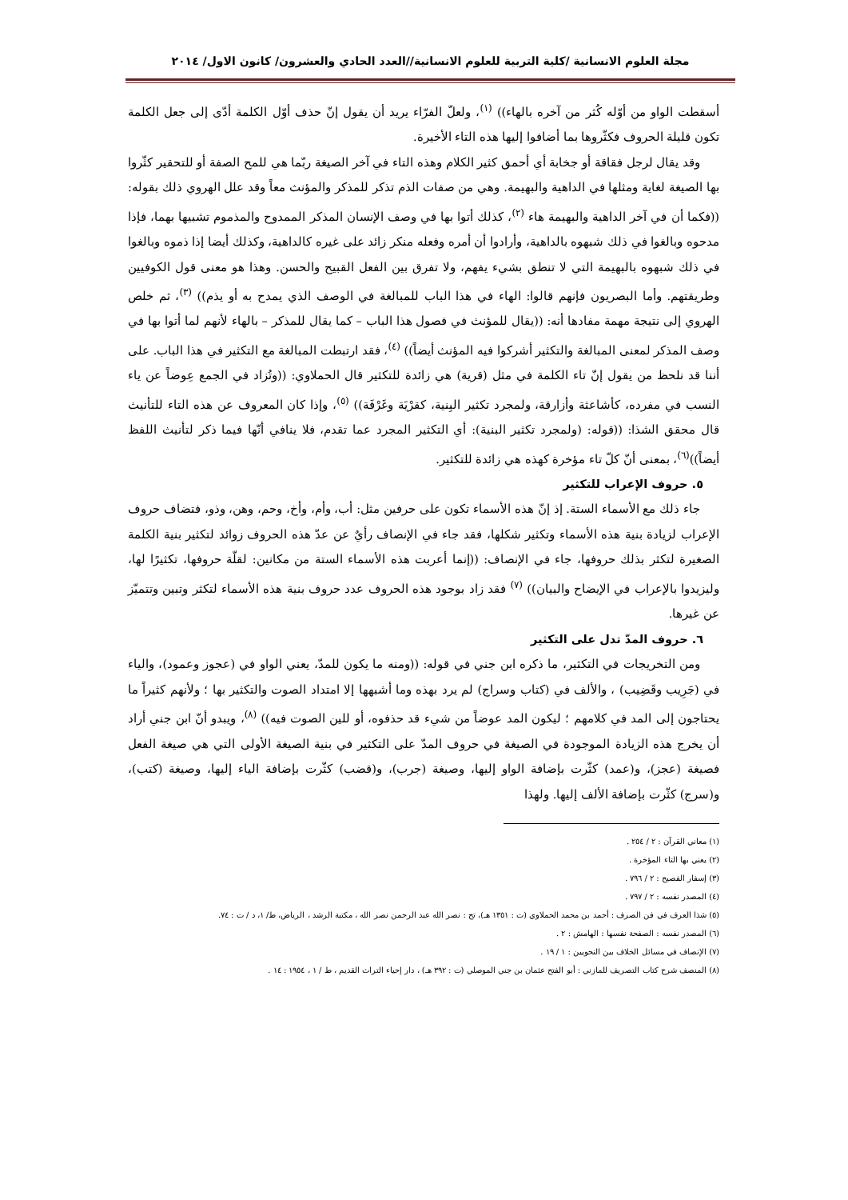مجلة العلوم الانسانية /كلية التربية للعلوم الانسانية//العدد الحادي والعشرون/ كانون الاول/ ٢٠١٤
أسقطت الواو من أوّله كُثر من آخره بالهاء)) <sup>(١)</sup>، ولعلّ الفرّاء يريد أن يقول إنّ حذف أوّل الكلمة أدّى إلى جعل الكلمة تكون قليلة الحروف فكثّروها بما أضافوا إليها هذه التاء الأخيرة.
وقد يقال لرجل فقاقة أو جخابة أي أحمق كثير الكلام وهذه التاء في آخر الصيغة ربّما هي للمح الصفة أو للتحقير كثّروا بها الصيغة لغاية ومثلها في الداهية والبهيمة. وهي من صفات الذم تذكر للمذكر والمؤنث معاً وقد علل الهروي ذلك بقوله: ((فكما أن في آخر الداهية والبهيمة هاء <sup>(٢)</sup>، كذلك أتوا بها في وصف الإنسان المذكر الممدوح والمذموم تشبيها بهما، فإذا مدحوه وبالغوا في ذلك شبهوه بالداهية، وأرادوا أن أمره وفعله منكر زائد على غيره كالداهية، وكذلك أيضا إذا ذموه وبالغوا في ذلك شبهوه بالبهيمة التي لا تنطق بشيء يفهم، ولا تفرق بين الفعل القبيح والحسن. وهذا هو معنى قول الكوفيين وطريقتهم. وأما البصريون فإنهم قالوا: الهاء في هذا الباب للمبالغة في الوصف الذي يمدح به أو يذم)) <sup>(٣)</sup>، ثم خلص الهروي إلى نتيجة مهمة مفادها أنه: ((يقال للمؤنث في فصول هذا الباب – كما يقال للمذكر – بالهاء لأنهم لما أتوا بها في وصف المذكر لمعنى المبالغة والتكثير أشركوا فيه المؤنث أيضاً)) <sup>(٤)</sup>، فقد ارتبطت المبالغة مع التكثير في هذا الباب. على أننا قد نلحظ من يقول إنّ تاء الكلمة في مثل (قرية) هي زائدة للتكثير قال الحملاوي: ((وتُزاد في الجمع عِوضاً عن ياء النسب في مفرده، كأشاعثة وأزارقة، ولمجرد تكثير البِنية، كقرْيَة وغَرْفَة)) <sup>(٥)</sup>، وإذا كان المعروف عن هذه التاء للتأنيث قال محقق الشذا: ((قوله: (ولمجرد تكثير البنية): أي التكثير المجرد عما تقدم، فلا ينافي أنّها فيما ذكر لتأنيث اللفظ أيضاً))<sup>(٦)</sup>، بمعنى أنّ كلّ تاء مؤخرة كهذه هي زائدة للتكثير.
٥. حروف الإعراب للتكثير
جاء ذلك مع الأسماء الستة. إذ إنّ هذه الأسماء تكون على حرفين مثل: أب، وأم، وأخ، وحم، وهن، وذو، فتضاف حروف الإعراب لزيادة بنية هذه الأسماء وتكثير شكلها، فقد جاء في الإنصاف رأيٌ عن عدّ هذه الحروف زوائد لتكثير بنية الكلمة الصغيرة لتكثر بذلك حروفها، جاء في الإنصاف: ((إنما أعربت هذه الأسماء الستة من مكانين: لقلّة حروفها، تكثيرًا لها، وليزيدوا بالإعراب في الإيضاح والبيان)) <sup>(٧)</sup> فقد زاد بوجود هذه الحروف عدد حروف بنية هذه الأسماء لتكثر وتبين وتتميّز عن غيرها.
٦. حروف المدّ تدل على التكثير
ومن التخريجات في التكثير، ما ذكره ابن جني في قوله: ((ومنه ما يكون للمدّ، يعني الواو في (عجوز وعمود)، والياء في (جَرِيب وقَضِيب) ، والألف في (كتاب وسراج) لم يرد بهذه وما أشبهها إلا امتداد الصوت والتكثير بها ؛ ولأنهم كثيراً ما يحتاجون إلى المد في كلامهم ؛ ليكون المد عوضاً من شيء قد حذفوه، أو للين الصوت فيه)) <sup>(٨)</sup>، ويبدو أنّ ابن جني أراد أن يخرج هذه الزيادة الموجودة في الصيغة في حروف المدّ على التكثير في بنية الصيغة الأولى التي هي صيغة الفعل فصيغة (عجز)، و(عمد) كثّرت بإضافة الواو إليها، وصيغة (جرب)، و(قضب) كثّرت بإضافة الياء إليها، وصيغة (كتب)، و(سرج) كثّرت بإضافة الألف إليها. ولهذا
(١) معاني القرآن : ٢ / ٢٥٤ .
(٢) يعني بها التاء المؤخرة .
(٣) إسفار الفصيح : ٢ / ٧٩٦ .
(٤) المصدر نفسه : ٢ / ٧٩٧ .
(٥) شذا العرف في فن الصرف : أحمد بن محمد الحملاوي (ت : ١٣٥١ هـ)، تح : نصر الله عبد الرحمن نصر الله ، مكتبة الرشد ، الرياض، ط/ ١، د / ت : ٧٤.
(٦) المصدر نفسه : الصفحة نفسها : الهامش : ٢ .
(٧) الإنصاف في مسائل الخلاف بين النحويين : ١ / ١٩ .
(٨) المنصف شرح كتاب التصريف للمازني : أبو الفتح عثمان بن جني الموصلي (ت : ٣٩٢ هـ) ، دار إحياء التراث القديم ، ط / ١ ، ١٩٥٤ : ١٤ .